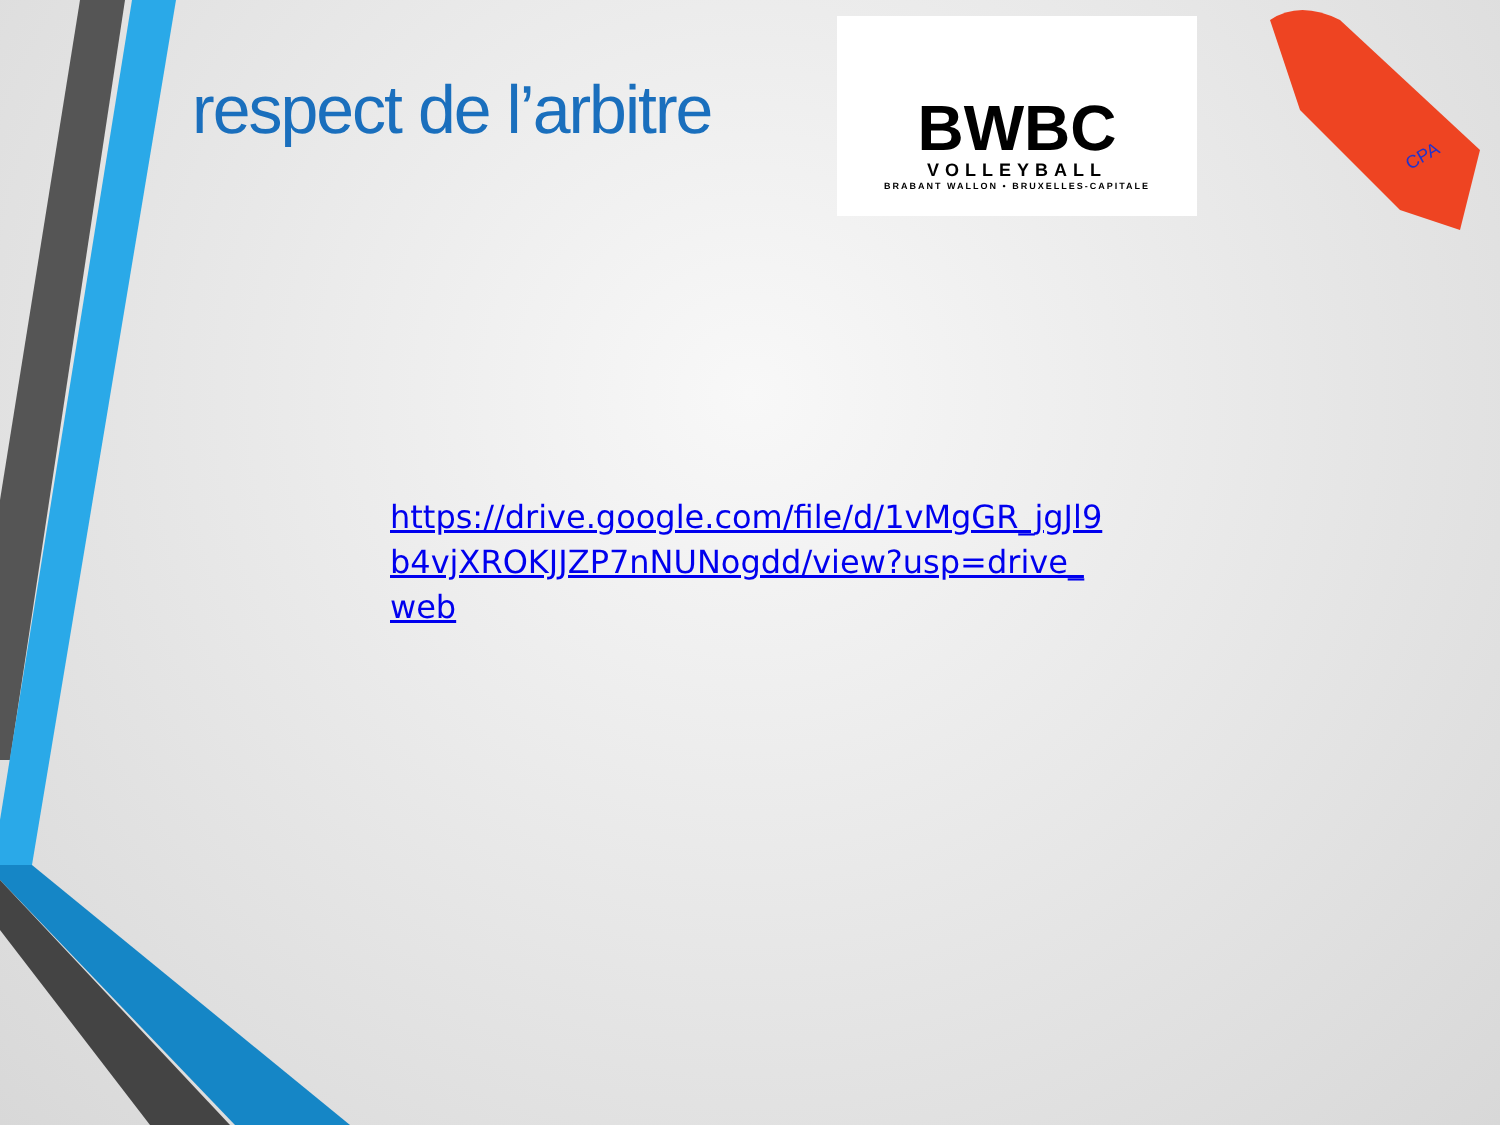CPA
respect de l’arbitre
BWBC
VOLLEYBALL
BRABANT WALLON • BRUXELLES-CAPITALE
https://drive.google.com/file/d/1vMgGR_jgJl9b4vjXROKJJZP7nNUNogdd/view?usp=drive_web